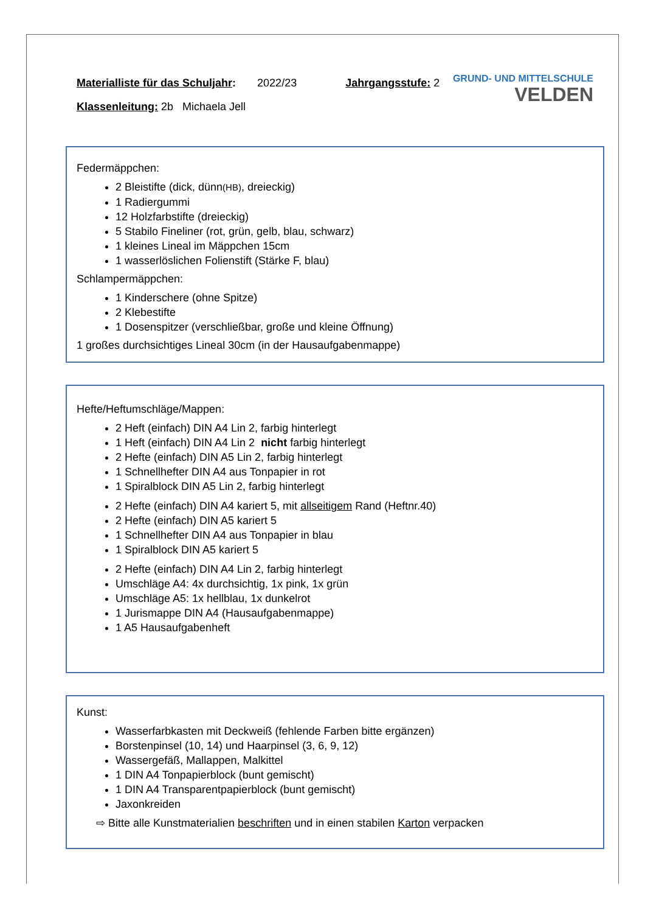Materialliste für das Schuljahr: 2022/23 Jahrgangsstufe: 2
Klassenleitung: 2b Michaela Jell
GRUND- UND MITTELSCHULE
VELDEN
Federmäppchen:
2 Bleistifte (dick, dünn(HB), dreieckig)
1 Radiergummi
12 Holzfarbstifte (dreieckig)
5 Stabilo Fineliner (rot, grün, gelb, blau, schwarz)
1 kleines Lineal im Mäppchen 15cm
1 wasserlöslichen Folienstift (Stärke F, blau)
Schlampermäppchen:
1 Kinderschere (ohne Spitze)
2 Klebestifte
1 Dosenspitzer (verschließbar, große und kleine Öffnung)
1 großes durchsichtiges Lineal 30cm (in der Hausaufgabenmappe)
Hefte/Heftumschläge/Mappen:
2 Heft (einfach) DIN A4 Lin 2, farbig hinterlegt
1 Heft (einfach) DIN A4 Lin 2 nicht farbig hinterlegt
2 Hefte (einfach) DIN A5 Lin 2, farbig hinterlegt
1 Schnellhefter DIN A4 aus Tonpapier in rot
1 Spiralblock DIN A5 Lin 2, farbig hinterlegt
2 Hefte (einfach) DIN A4 kariert 5, mit allseitigem Rand (Heftnr.40)
2 Hefte (einfach) DIN A5 kariert 5
1 Schnellhefter DIN A4 aus Tonpapier in blau
1 Spiralblock DIN A5 kariert 5
2 Hefte (einfach) DIN A4 Lin 2, farbig hinterlegt
Umschläge A4: 4x durchsichtig, 1x pink, 1x grün
Umschläge A5: 1x hellblau, 1x dunkelrot
1 Jurismappe DIN A4 (Hausaufgabenmappe)
1 A5 Hausaufgabenheft
Kunst:
Wasserfarbkasten mit Deckweiß (fehlende Farben bitte ergänzen)
Borstenpinsel (10, 14) und Haarpinsel (3, 6, 9, 12)
Wassergefäß, Mallappen, Malkittel
1 DIN A4 Tonpapierblock (bunt gemischt)
1 DIN A4 Transparentpapierblock (bunt gemischt)
Jaxonkreiden
⇨ Bitte alle Kunstmaterialien beschriften und in einen stabilen Karton verpacken